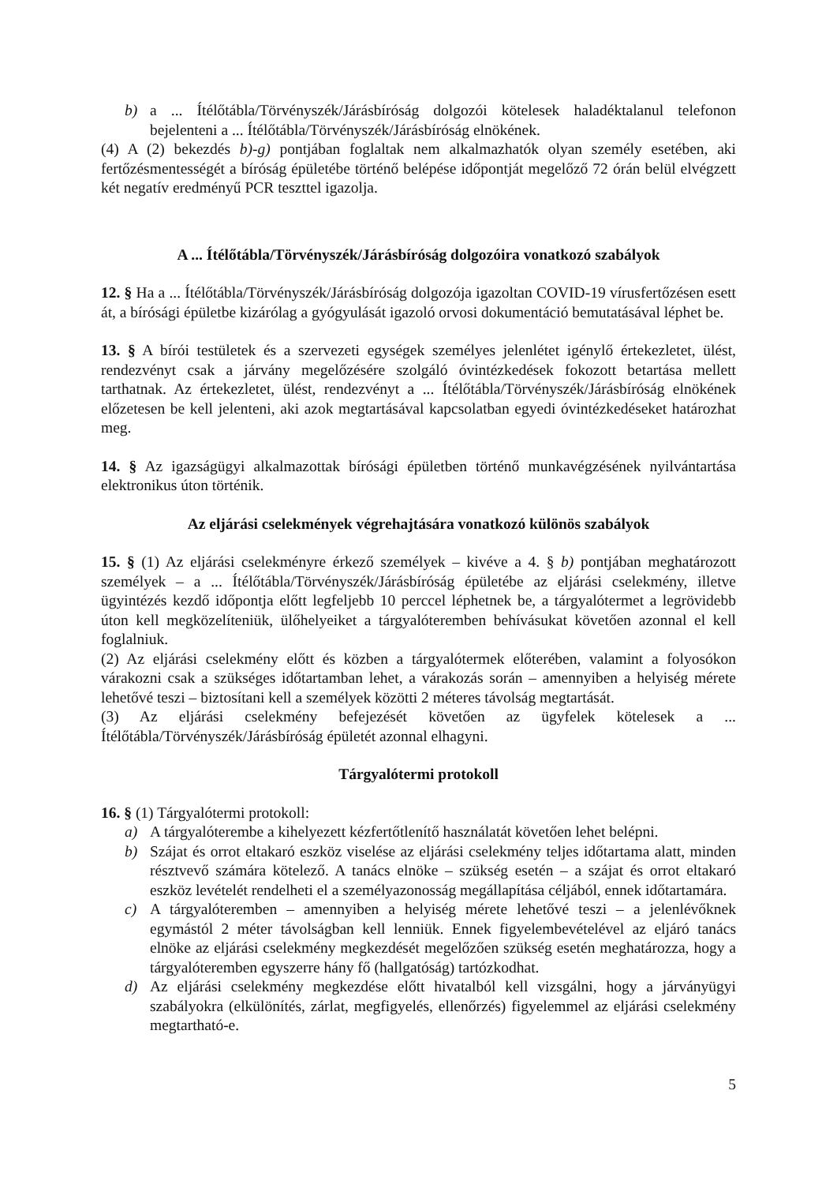b) a ... Ítélőtábla/Törvényszék/Járásbíróság dolgozói kötelesek haladéktalanul telefonon bejelenteni a ... Ítélőtábla/Törvényszék/Járásbíróság elnökének.
(4) A (2) bekezdés b)-g) pontjában foglaltak nem alkalmazhatók olyan személy esetében, aki fertőzésmentességét a bíróság épületébe történő belépése időpontját megelőző 72 órán belül elvégzett két negatív eredményű PCR teszttel igazolja.
A ... Ítélőtábla/Törvényszék/Járásbíróság dolgozóira vonatkozó szabályok
12. § Ha a ... Ítélőtábla/Törvényszék/Járásbíróság dolgozója igazoltan COVID-19 vírusfertőzésen esett át, a bírósági épületbe kizárólag a gyógyulását igazoló orvosi dokumentáció bemutatásával léphet be.
13. § A bírói testületek és a szervezeti egységek személyes jelenlétet igénylő értekezletet, ülést, rendezvényt csak a járvány megelőzésére szolgáló óvintézkedések fokozott betartása mellett tarthatnak. Az értekezletet, ülést, rendezvényt a ... Ítélőtábla/Törvényszék/Járásbíróság elnökének előzetesen be kell jelenteni, aki azok megtartásával kapcsolatban egyedi óvintézkedéseket határozhat meg.
14. § Az igazságügyi alkalmazottak bírósági épületben történő munkavégzésének nyilvántartása elektronikus úton történik.
Az eljárási cselekmények végrehajtására vonatkozó különös szabályok
15. § (1) Az eljárási cselekményre érkező személyek – kivéve a 4. § b) pontjában meghatározott személyek – a ... Ítélőtábla/Törvényszék/Járásbíróság épületébe az eljárási cselekmény, illetve ügyintézés kezdő időpontja előtt legfeljebb 10 perccel léphetnek be, a tárgyalótermet a legrövidebb úton kell megközelíteniük, ülőhelyeiket a tárgyalóteremben behívásukat követően azonnal el kell foglalniuk.
(2) Az eljárási cselekmény előtt és közben a tárgyalótermek előterében, valamint a folyosókon várakozni csak a szükséges időtartamban lehet, a várakozás során – amennyiben a helyiség mérete lehetővé teszi – biztosítani kell a személyek közötti 2 méteres távolság megtartását.
(3) Az eljárási cselekmény befejezését követően az ügyfelek kötelesek a ... Ítélőtábla/Törvényszék/Járásbíróság épületét azonnal elhagyni.
Tárgyalótermi protokoll
16. § (1) Tárgyalótermi protokoll:
a) A tárgyalóterembe a kihelyezett kézfertőtlenítő használatát követően lehet belépni.
b) Szájat és orrot eltakaró eszköz viselése az eljárási cselekmény teljes időtartama alatt, minden résztvevő számára kötelező. A tanács elnöke – szükség esetén – a szájat és orrot eltakaró eszköz levételét rendelheti el a személyazonosság megállapítása céljából, ennek időtartamára.
c) A tárgyalóteremben – amennyiben a helyiség mérete lehetővé teszi – a jelenlévőknek egymástól 2 méter távolságban kell lenniük. Ennek figyelembevételével az eljáró tanács elnöke az eljárási cselekmény megkezdését megelőzően szükség esetén meghatározza, hogy a tárgyalóteremben egyszerre hány fő (hallgatóság) tartózkodhat.
d) Az eljárási cselekmény megkezdése előtt hivatalból kell vizsgálni, hogy a járványügyi szabályokra (elkülönítés, zárlat, megfigyelés, ellenőrzés) figyelemmel az eljárási cselekmény megtartható-e.
5